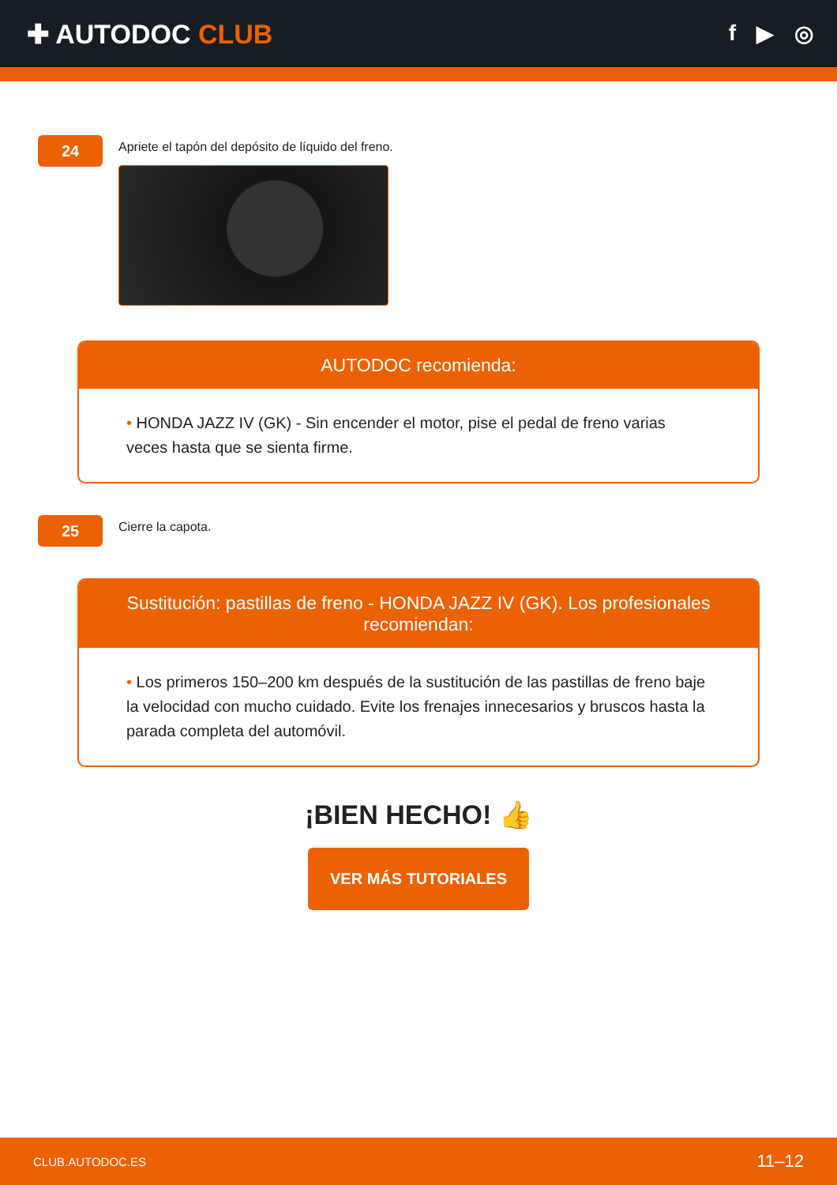✚ AUTODOC CLUB
f ▶ ◎
24
Apriete el tapón del depósito de líquido del freno.
AUTODOC recomienda:
• HONDA JAZZ IV (GK) - Sin encender el motor, pise el pedal de freno varias veces hasta que se sienta firme.
25
Cierre la capota.
Sustitución: pastillas de freno - HONDA JAZZ IV (GK). Los profesionales recomiendan:
• Los primeros 150–200 km después de la sustitución de las pastillas de freno baje la velocidad con mucho cuidado. Evite los frenajes innecesarios y bruscos hasta la parada completa del automóvil.
¡BIEN HECHO! 👍
VER MÁS TUTORIALES
CLUB.AUTODOC.ES 11–12